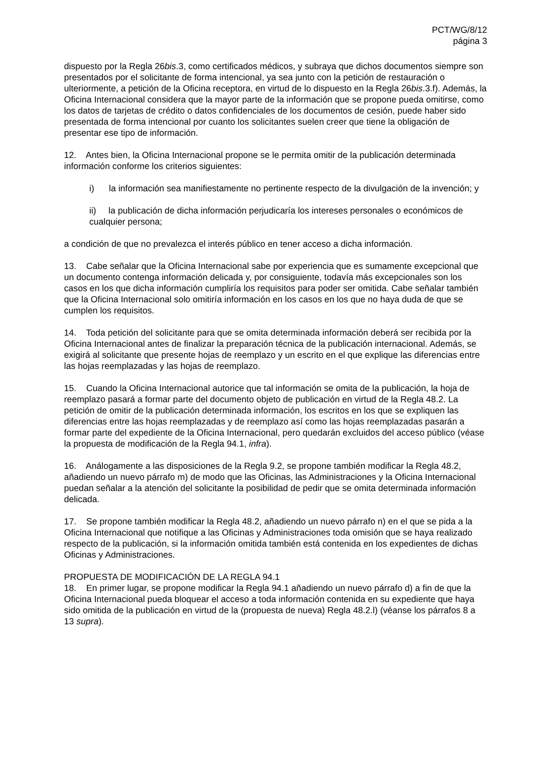PCT/WG/8/12
página 3
dispuesto por la Regla 26bis.3, como certificados médicos, y subraya que dichos documentos siempre son presentados por el solicitante de forma intencional, ya sea junto con la petición de restauración o ulteriormente, a petición de la Oficina receptora, en virtud de lo dispuesto en la Regla 26bis.3.f). Además, la Oficina Internacional considera que la mayor parte de la información que se propone pueda omitirse, como los datos de tarjetas de crédito o datos confidenciales de los documentos de cesión, puede haber sido presentada de forma intencional por cuanto los solicitantes suelen creer que tiene la obligación de presentar ese tipo de información.
12. Antes bien, la Oficina Internacional propone se le permita omitir de la publicación determinada información conforme los criterios siguientes:
i) la información sea manifiestamente no pertinente respecto de la divulgación de la invención; y
ii) la publicación de dicha información perjudicaría los intereses personales o económicos de cualquier persona;
a condición de que no prevalezca el interés público en tener acceso a dicha información.
13. Cabe señalar que la Oficina Internacional sabe por experiencia que es sumamente excepcional que un documento contenga información delicada y, por consiguiente, todavía más excepcionales son los casos en los que dicha información cumpliría los requisitos para poder ser omitida. Cabe señalar también que la Oficina Internacional solo omitiría información en los casos en los que no haya duda de que se cumplen los requisitos.
14. Toda petición del solicitante para que se omita determinada información deberá ser recibida por la Oficina Internacional antes de finalizar la preparación técnica de la publicación internacional. Además, se exigirá al solicitante que presente hojas de reemplazo y un escrito en el que explique las diferencias entre las hojas reemplazadas y las hojas de reemplazo.
15. Cuando la Oficina Internacional autorice que tal información se omita de la publicación, la hoja de reemplazo pasará a formar parte del documento objeto de publicación en virtud de la Regla 48.2. La petición de omitir de la publicación determinada información, los escritos en los que se expliquen las diferencias entre las hojas reemplazadas y de reemplazo así como las hojas reemplazadas pasarán a formar parte del expediente de la Oficina Internacional, pero quedarán excluidos del acceso público (véase la propuesta de modificación de la Regla 94.1, infra).
16. Análogamente a las disposiciones de la Regla 9.2, se propone también modificar la Regla 48.2, añadiendo un nuevo párrafo m) de modo que las Oficinas, las Administraciones y la Oficina Internacional puedan señalar a la atención del solicitante la posibilidad de pedir que se omita determinada información delicada.
17. Se propone también modificar la Regla 48.2, añadiendo un nuevo párrafo n) en el que se pida a la Oficina Internacional que notifique a las Oficinas y Administraciones toda omisión que se haya realizado respecto de la publicación, si la información omitida también está contenida en los expedientes de dichas Oficinas y Administraciones.
PROPUESTA DE MODIFICACIÓN DE LA REGLA 94.1
18. En primer lugar, se propone modificar la Regla 94.1 añadiendo un nuevo párrafo d) a fin de que la Oficina Internacional pueda bloquear el acceso a toda información contenida en su expediente que haya sido omitida de la publicación en virtud de la (propuesta de nueva) Regla 48.2.l) (véanse los párrafos 8 a 13 supra).